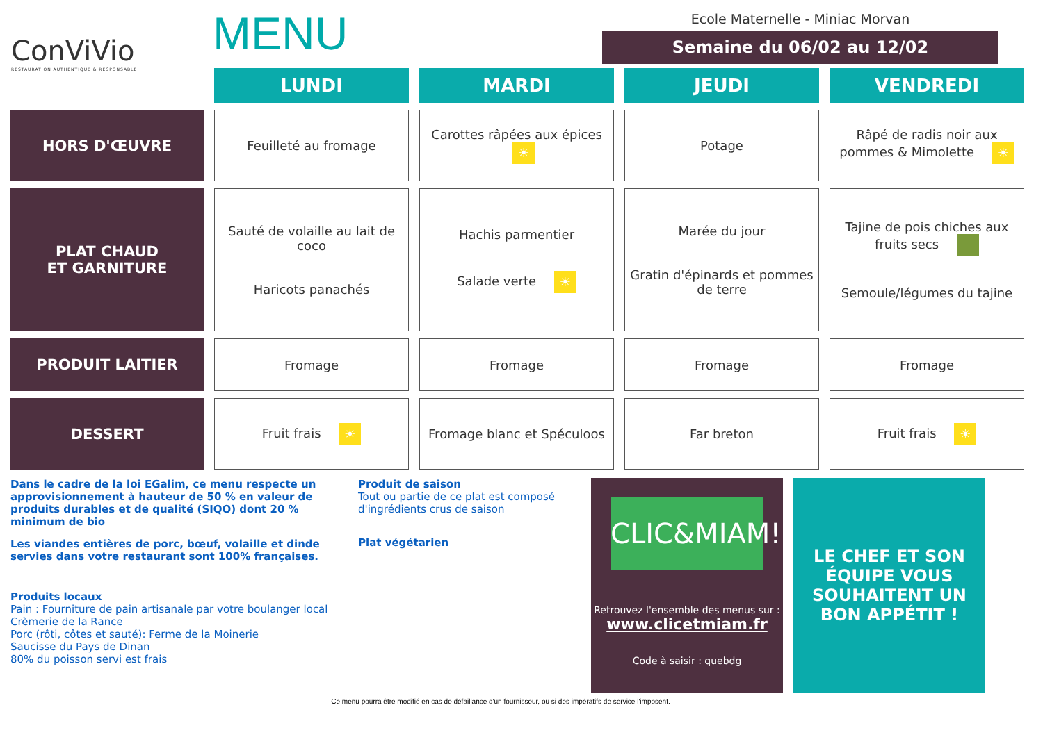ConViVio
RESTAURATION AUTHENTIQUE & RESPONSABLE
MENU
Ecole Maternelle - Miniac Morvan
Semaine du 06/02 au 12/02
| | LUNDI | MARDI | JEUDI | VENDREDI |
| HORS D'ŒUVRE | Feuilleté au fromage | Carottes râpées aux épices ☀ | Potage | Râpé de radis noir aux pommes & Mimolette ☀ |
| PLAT CHAUD ET GARNITURE | Sauté de volaille au lait de coco Haricots panachés | Hachis parmentier Salade verte ☀ | Marée du jour Gratin d'épinards et pommes de terre | Tajine de pois chiches aux fruits secs Semoule/légumes du tajine |
| PRODUIT LAITIER | Fromage | Fromage | Fromage | Fromage |
| DESSERT | Fruit frais ☀ | Fromage blanc et Spéculoos | Far breton | Fruit frais ☀ |
Dans le cadre de la loi EGalim, ce menu respecte un approvisionnement à hauteur de 50 % en valeur de produits durables et de qualité (SIQO) dont 20 % minimum de bio
Les viandes entières de porc, bœuf, volaille et dinde servies dans votre restaurant sont 100% françaises.
Produits locaux
Pain : Fourniture de pain artisanale par votre boulanger local
Crèmerie de la Rance
Porc (rôti, côtes et sauté): Ferme de la Moinerie
Saucisse du Pays de Dinan
80% du poisson servi est frais
Produit de saison
Tout ou partie de ce plat est composé d'ingrédients crus de saison
Plat végétarien
CLIC&MIAM!
Retrouvez l'ensemble des menus sur :
www.clicetmiam.fr
Code à saisir : quebdg
LE CHEF ET SON ÉQUIPE VOUS SOUHAITENT UN BON APPÉTIT !
Ce menu pourra être modifié en cas de défaillance d'un fournisseur, ou si des impératifs de service l'imposent.